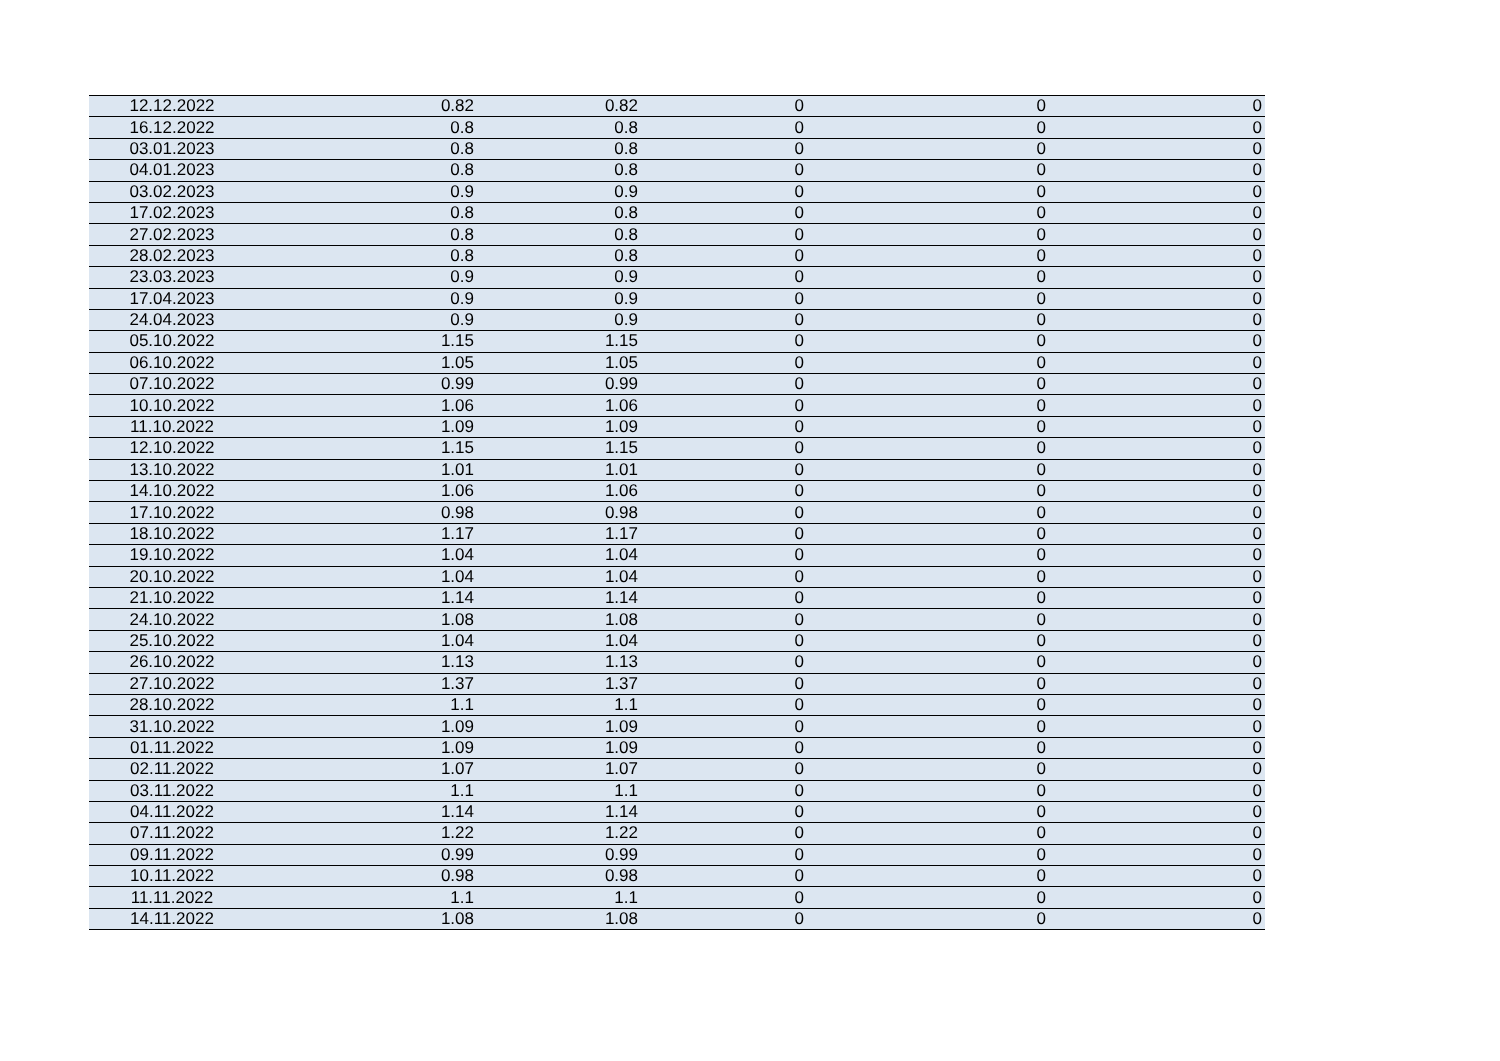| 12.12.2022 | 0.82 | 0.82 | 0 | 0 | 0 |
| 16.12.2022 | 0.8 | 0.8 | 0 | 0 | 0 |
| 03.01.2023 | 0.8 | 0.8 | 0 | 0 | 0 |
| 04.01.2023 | 0.8 | 0.8 | 0 | 0 | 0 |
| 03.02.2023 | 0.9 | 0.9 | 0 | 0 | 0 |
| 17.02.2023 | 0.8 | 0.8 | 0 | 0 | 0 |
| 27.02.2023 | 0.8 | 0.8 | 0 | 0 | 0 |
| 28.02.2023 | 0.8 | 0.8 | 0 | 0 | 0 |
| 23.03.2023 | 0.9 | 0.9 | 0 | 0 | 0 |
| 17.04.2023 | 0.9 | 0.9 | 0 | 0 | 0 |
| 24.04.2023 | 0.9 | 0.9 | 0 | 0 | 0 |
| 05.10.2022 | 1.15 | 1.15 | 0 | 0 | 0 |
| 06.10.2022 | 1.05 | 1.05 | 0 | 0 | 0 |
| 07.10.2022 | 0.99 | 0.99 | 0 | 0 | 0 |
| 10.10.2022 | 1.06 | 1.06 | 0 | 0 | 0 |
| 11.10.2022 | 1.09 | 1.09 | 0 | 0 | 0 |
| 12.10.2022 | 1.15 | 1.15 | 0 | 0 | 0 |
| 13.10.2022 | 1.01 | 1.01 | 0 | 0 | 0 |
| 14.10.2022 | 1.06 | 1.06 | 0 | 0 | 0 |
| 17.10.2022 | 0.98 | 0.98 | 0 | 0 | 0 |
| 18.10.2022 | 1.17 | 1.17 | 0 | 0 | 0 |
| 19.10.2022 | 1.04 | 1.04 | 0 | 0 | 0 |
| 20.10.2022 | 1.04 | 1.04 | 0 | 0 | 0 |
| 21.10.2022 | 1.14 | 1.14 | 0 | 0 | 0 |
| 24.10.2022 | 1.08 | 1.08 | 0 | 0 | 0 |
| 25.10.2022 | 1.04 | 1.04 | 0 | 0 | 0 |
| 26.10.2022 | 1.13 | 1.13 | 0 | 0 | 0 |
| 27.10.2022 | 1.37 | 1.37 | 0 | 0 | 0 |
| 28.10.2022 | 1.1 | 1.1 | 0 | 0 | 0 |
| 31.10.2022 | 1.09 | 1.09 | 0 | 0 | 0 |
| 01.11.2022 | 1.09 | 1.09 | 0 | 0 | 0 |
| 02.11.2022 | 1.07 | 1.07 | 0 | 0 | 0 |
| 03.11.2022 | 1.1 | 1.1 | 0 | 0 | 0 |
| 04.11.2022 | 1.14 | 1.14 | 0 | 0 | 0 |
| 07.11.2022 | 1.22 | 1.22 | 0 | 0 | 0 |
| 09.11.2022 | 0.99 | 0.99 | 0 | 0 | 0 |
| 10.11.2022 | 0.98 | 0.98 | 0 | 0 | 0 |
| 11.11.2022 | 1.1 | 1.1 | 0 | 0 | 0 |
| 14.11.2022 | 1.08 | 1.08 | 0 | 0 | 0 |